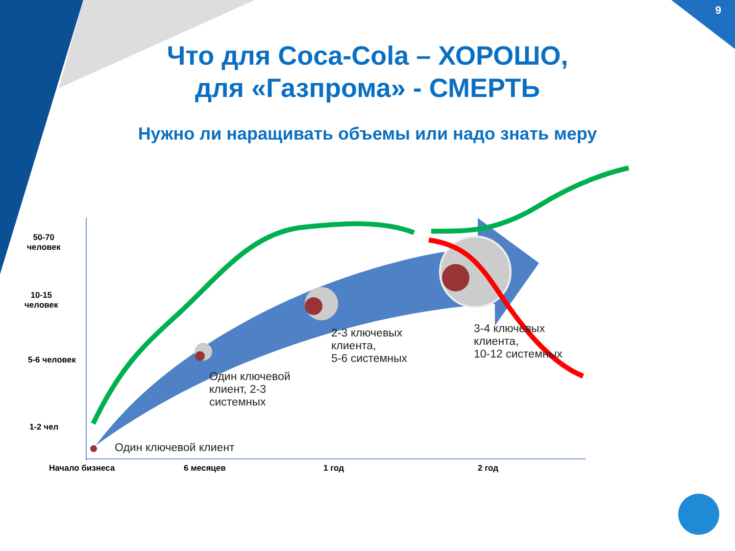9
Что для Coca-Cola – ХОРОШО,
для «Газпрома» - СМЕРТЬ
Нужно ли наращивать объемы или надо знать меру
50-70
человек
10-15
человек
5-6 человек
1-2 чел
Один ключевой
клиент, 2-3
системных
2-3 ключевых
клиента,
5-6 системных
3-4 ключевых
клиента,
10-12 системных
Один ключевой клиент
Начало бизнеса 6 месяцев 1 год 2 год